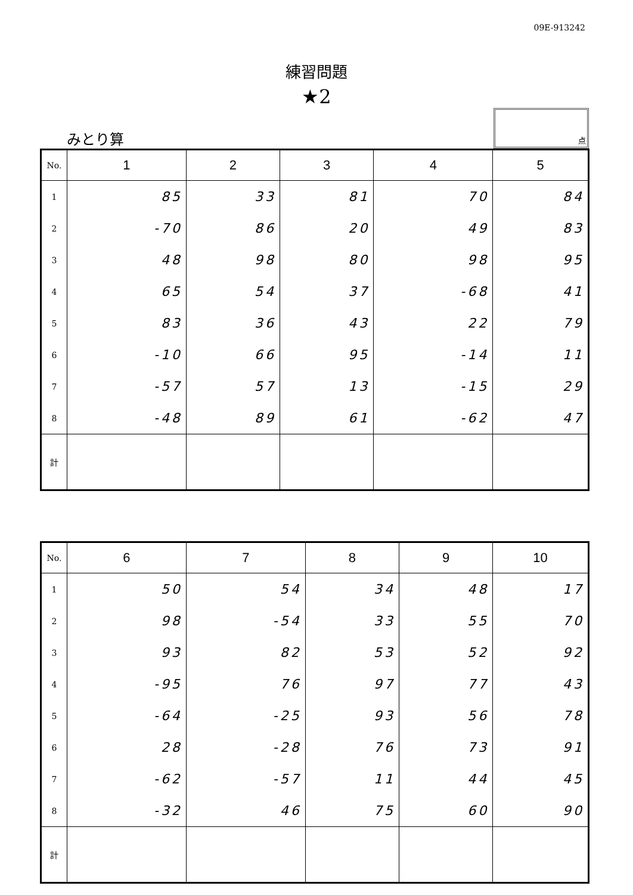09E-913242
練習問題
★2
みとり算
点
| No. | 1 | 2 | 3 | 4 | 5 |
| --- | --- | --- | --- | --- | --- |
| 1 | 85 | 33 | 81 | 70 | 84 |
| 2 | -70 | 86 | 20 | 49 | 83 |
| 3 | 48 | 98 | 80 | 98 | 95 |
| 4 | 65 | 54 | 37 | -68 | 41 |
| 5 | 83 | 36 | 43 | 22 | 79 |
| 6 | -10 | 66 | 95 | -14 | 11 |
| 7 | -57 | 57 | 13 | -15 | 29 |
| 8 | -48 | 89 | 61 | -62 | 47 |
| 計 | | | | | |
| No. | 6 | 7 | 8 | 9 | 10 |
| --- | --- | --- | --- | --- | --- |
| 1 | 50 | 54 | 34 | 48 | 17 |
| 2 | 98 | -54 | 33 | 55 | 70 |
| 3 | 93 | 82 | 53 | 52 | 92 |
| 4 | -95 | 76 | 97 | 77 | 43 |
| 5 | -64 | -25 | 93 | 56 | 78 |
| 6 | 28 | -28 | 76 | 73 | 91 |
| 7 | -62 | -57 | 11 | 44 | 45 |
| 8 | -32 | 46 | 75 | 60 | 90 |
| 計 | | | | | |